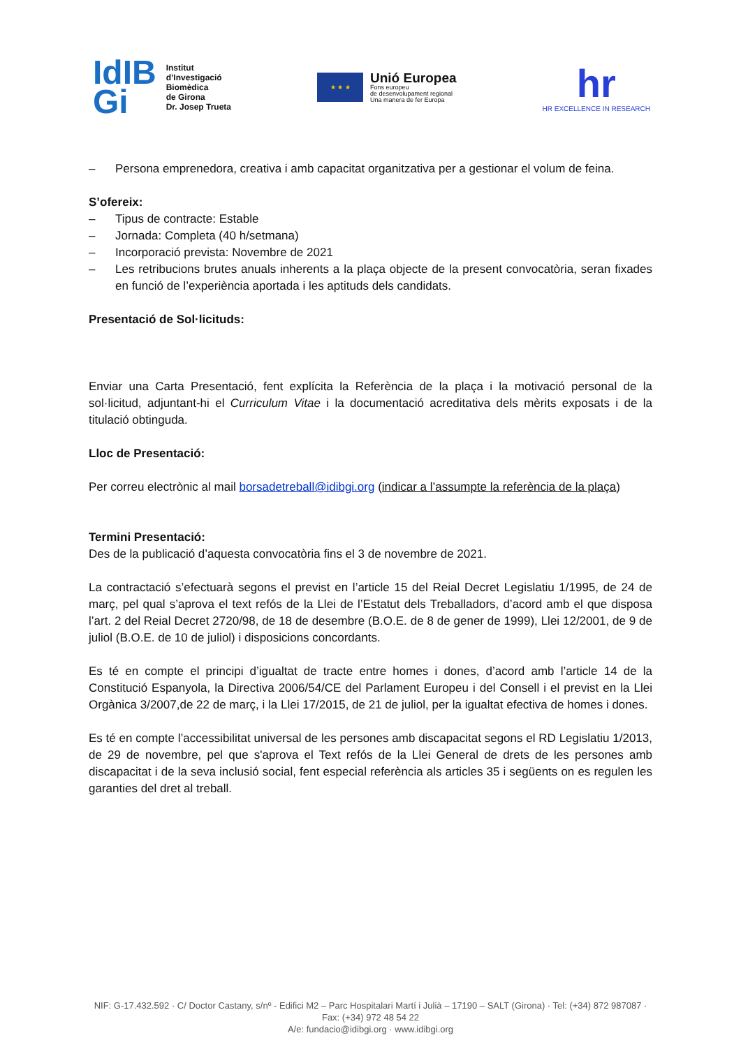IdIB
Gi
Institut
d’Investigació
Biomèdica
de Girona
Dr. Josep Trueta
★ ★ ★
Unió Europea
Fons europeu
de desenvolupament regional
Una manera de fer Europa
hr
HR EXCELLENCE IN RESEARCH
– Persona emprenedora, creativa i amb capacitat organitzativa per a gestionar el volum de feina.
S’ofereix:
– Tipus de contracte: Estable
– Jornada: Completa (40 h/setmana)
– Incorporació prevista: Novembre de 2021
– Les retribucions brutes anuals inherents a la plaça objecte de la present convocatòria, seran fixades en funció de l’experiència aportada i les aptituds dels candidats.
Presentació de Sol·licituds:
Enviar una Carta Presentació, fent explícita la Referència de la plaça i la motivació personal de la sol·licitud, adjuntant-hi el Curriculum Vitae i la documentació acreditativa dels mèrits exposats i de la titulació obtinguda.
Lloc de Presentació:
Per correu electrònic al mail borsadetreball@idibgi.org (indicar a l’assumpte la referència de la plaça)
Termini Presentació:
Des de la publicació d’aquesta convocatòria fins el 3 de novembre de 2021.
La contractació s’efectuarà segons el previst en l’article 15 del Reial Decret Legislatiu 1/1995, de 24 de març, pel qual s’aprova el text refós de la Llei de l’Estatut dels Treballadors, d’acord amb el que disposa l’art. 2 del Reial Decret 2720/98, de 18 de desembre (B.O.E. de 8 de gener de 1999), Llei 12/2001, de 9 de juliol (B.O.E. de 10 de juliol) i disposicions concordants.
Es té en compte el principi d’igualtat de tracte entre homes i dones, d’acord amb l’article 14 de la Constitució Espanyola, la Directiva 2006/54/CE del Parlament Europeu i del Consell i el previst en la Llei Orgànica 3/2007,de 22 de març, i la Llei 17/2015, de 21 de juliol, per la igualtat efectiva de homes i dones.
Es té en compte l’accessibilitat universal de les persones amb discapacitat segons el RD Legislatiu 1/2013, de 29 de novembre, pel que s'aprova el Text refós de la Llei General de drets de les persones amb discapacitat i de la seva inclusió social, fent especial referència als articles 35 i següents on es regulen les garanties del dret al treball.
NIF: G-17.432.592 · C/ Doctor Castany, s/nº - Edifici M2 – Parc Hospitalari Martí i Julià – 17190 – SALT (Girona) · Tel: (+34) 872 987087 · Fax: (+34) 972 48 54 22
A/e: fundacio@idibgi.org · www.idibgi.org